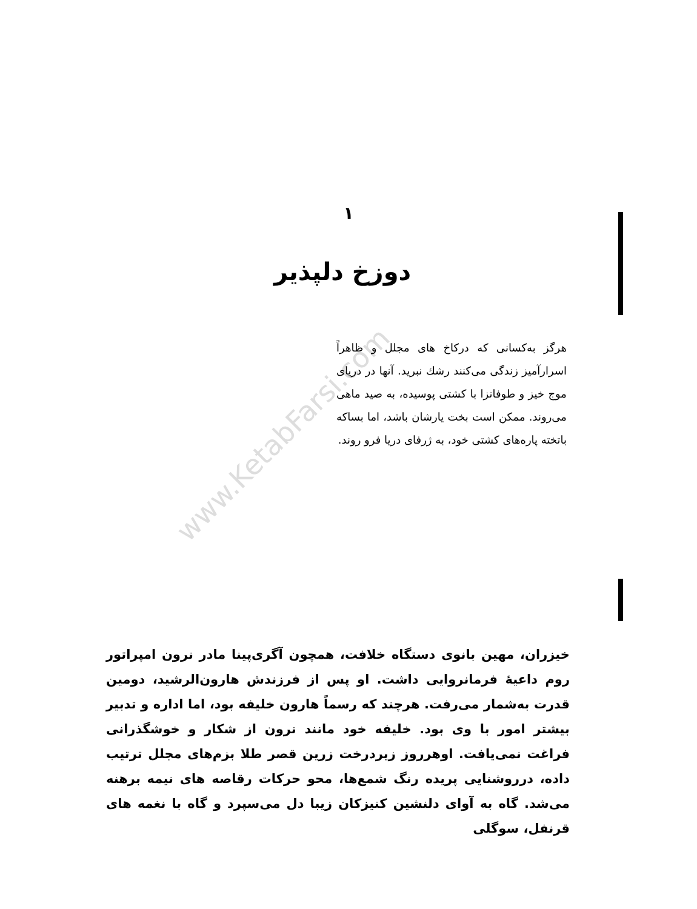www.KetabFarsi.com
۱
دوزخ دلپذیر
هرگز به‌کسانی که درکاخ های مجلل و ظاهراً اسرارآمیز زندگی می‌کنند رشك نبرید. آنها در دریای موج خیز و طوفانزا با کشتی پوسیده، به صید ماهی می‌روند. ممکن است بخت یارشان باشد، اما بساکه باتخته پاره‌های کشتی خود، به ژرفای دریا فرو روند.
خیزران، مهین بانوی دستگاه خلافت، همچون آگری‌پینا مادر نرون امپراتور روم داعیهٔ فرمانروایی داشت. او پس از فرزندش هارون‌الرشید، دومین قدرت به‌شمار می‌رفت. هرچند که رسماً هارون خلیفه بود، اما اداره و تدبیر بیشتر امور با وی بود. خلیفه خود مانند نرون از شکار و خوشگذرانی فراغت نمی‌یافت. اوهرروز زیردرخت زرین قصر طلا بزم‌های مجلل ترتیب داده، درروشنایی پریده رنگ شمع‌ها، محو حرکات رقاصه های نیمه برهنه می‌شد. گاه به آوای دلنشین کنیزکان زیبا دل می‌سپرد و گاه با نغمه های قرنفل، سوگلی